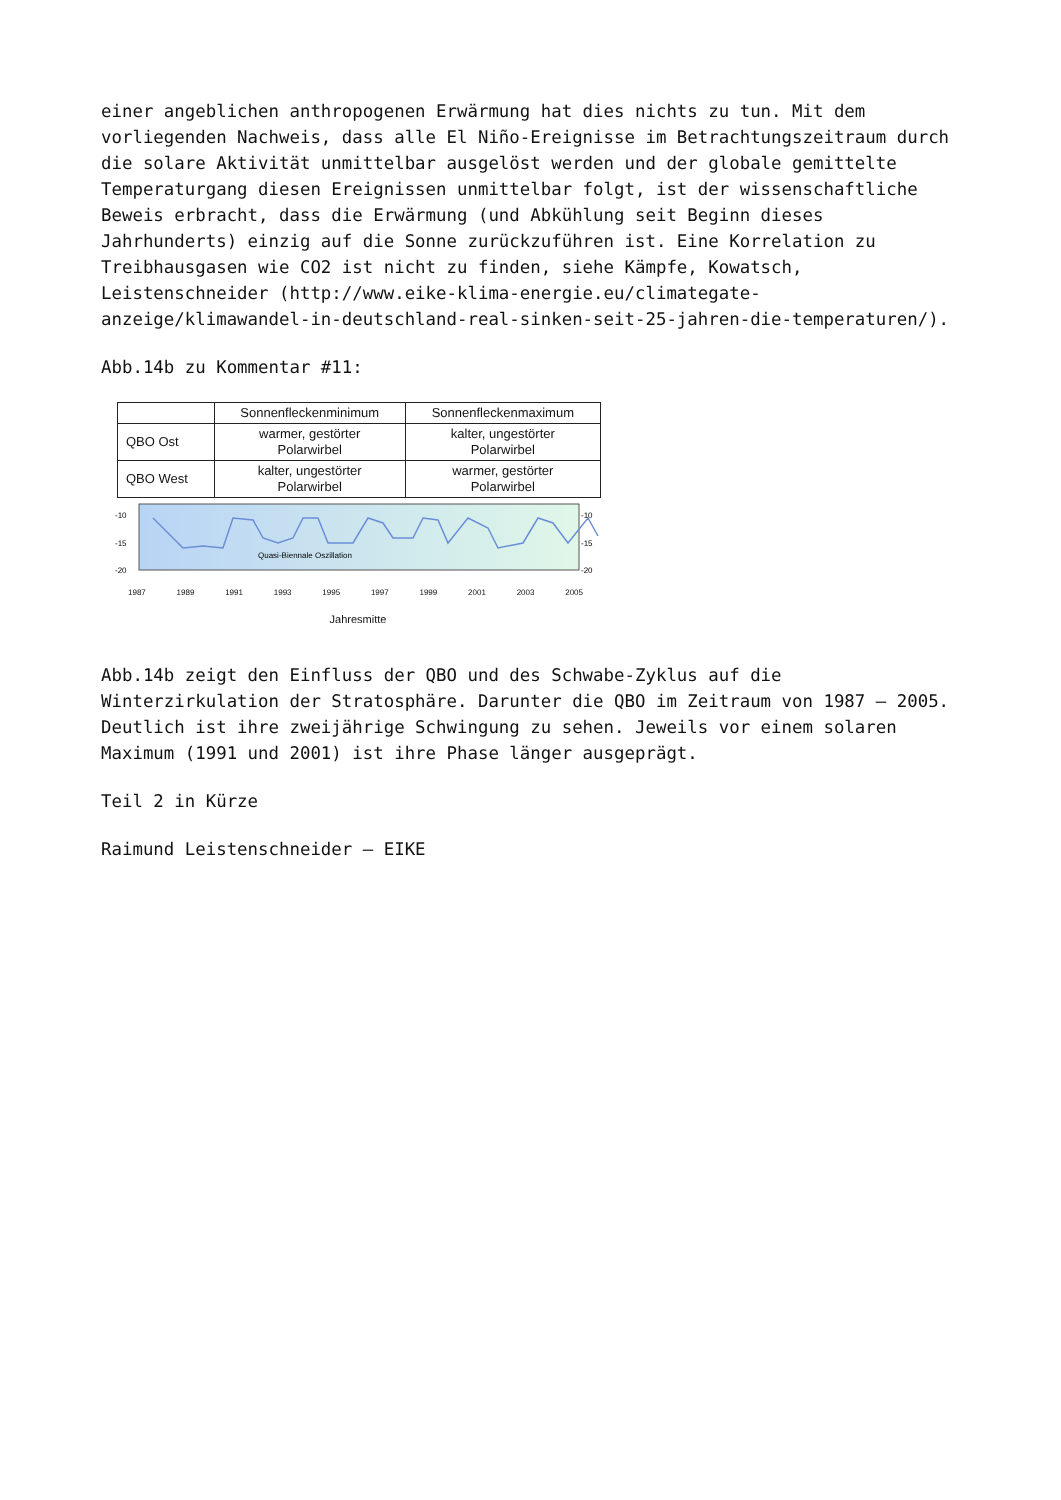einer angeblichen anthropogenen Erwärmung hat dies nichts zu tun. Mit dem vorliegenden Nachweis, dass alle El Niño-Ereignisse im Betrachtungszeitraum durch die solare Aktivität unmittelbar ausgelöst werden und der globale gemittelte Temperaturgang diesen Ereignissen unmittelbar folgt, ist der wissenschaftliche Beweis erbracht, dass die Erwärmung (und Abkühlung seit Beginn dieses Jahrhunderts) einzig auf die Sonne zurückzuführen ist. Eine Korrelation zu Treibhausgasen wie CO2 ist nicht zu finden, siehe Kämpfe, Kowatsch, Leistenschneider (http://www.eike-klima-energie.eu/climategate-anzeige/klimawandel-in-deutschland-real-sinken-seit-25-jahren-die-temperaturen/).
Abb.14b zu Kommentar #11:
| | Sonnenfleckenminimum | Sonnenfleckenmaximum |
| --- | --- | --- |
| QBO Ost | warmer, gestörter Polarwirbel | kalter, ungestörter Polarwirbel |
| QBO West | kalter, ungestörter Polarwirbel | warmer, gestörter Polarwirbel |
-10
-15
-20
-10
-15
-20
Quasi-Biennale Oszillation
1987 1989 1991 1993 1995 1997 1999 2001 2003 2005
Jahresmitte
Abb.14b zeigt den Einfluss der QBO und des Schwabe-Zyklus auf die Winterzirkulation der Stratosphäre. Darunter die QBO im Zeitraum von 1987 – 2005. Deutlich ist ihre zweijährige Schwingung zu sehen. Jeweils vor einem solaren Maximum (1991 und 2001) ist ihre Phase länger ausgeprägt.
Teil 2 in Kürze
Raimund Leistenschneider – EIKE